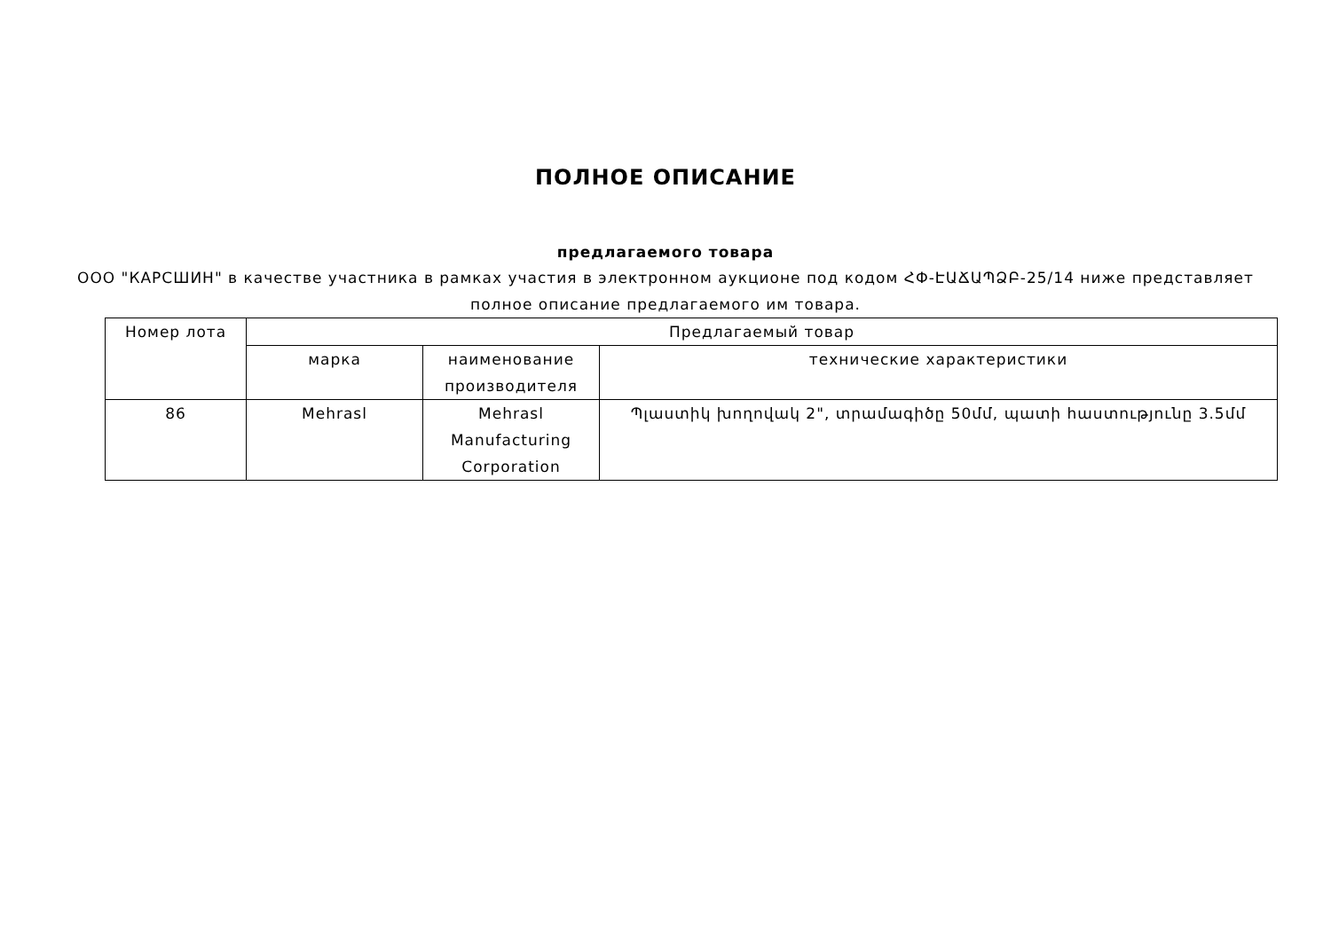ПОЛНОЕ ОПИСАНИЕ
предлагаемого товара
ООО "КАРСШИН" в качестве участника в рамках участия в электронном аукционе под кодом ՀՓ-ԷԱՃԱՊՁԲ-25/14 ниже представляет полное описание предлагаемого им товара.
| Номер лота | Предлагаемый товар | | |
| --- | --- | --- | --- |
| | марка | наименование производителя | технические характеристики |
| 86 | Mehrasl | Mehrasl Manufacturing Corporation | Պլաստիկ խողովակ 2", տրամագիծը 50մմ, պատի հաստությունը 3.5մմ |